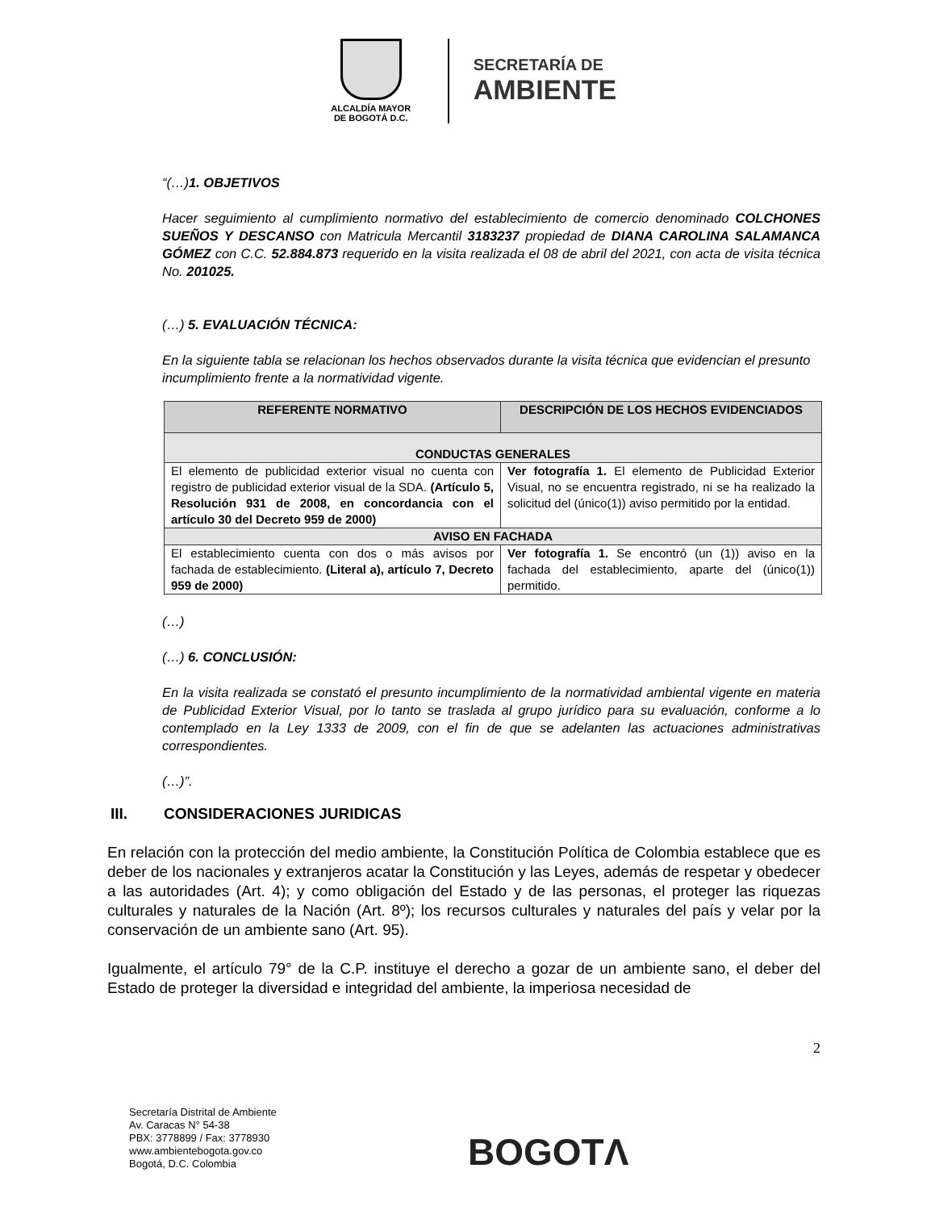ALCALDÍA MAYOR
DE BOGOTÁ D.C.
SECRETARÍA DE
AMBIENTE
“(…)1. OBJETIVOS
Hacer seguimiento al cumplimiento normativo del establecimiento de comercio denominado COLCHONES SUEÑOS Y DESCANSO con Matricula Mercantil 3183237 propiedad de DIANA CAROLINA SALAMANCA GÓMEZ con C.C. 52.884.873 requerido en la visita realizada el 08 de abril del 2021, con acta de visita técnica No. 201025.
(…) 5. EVALUACIÓN TÉCNICA:
En la siguiente tabla se relacionan los hechos observados durante la visita técnica que evidencian el presunto incumplimiento frente a la normatividad vigente.
| REFERENTE NORMATIVO | DESCRIPCIÓN DE LOS HECHOS EVIDENCIADOS |
| --- | --- |
| CONDUCTAS GENERALES | |
| El elemento de publicidad exterior visual no cuenta con registro de publicidad exterior visual de la SDA. (Artículo 5, Resolución 931 de 2008, en concordancia con el artículo 30 del Decreto 959 de 2000) | Ver fotografía 1. El elemento de Publicidad Exterior Visual, no se encuentra registrado, ni se ha realizado la solicitud del (único(1)) aviso permitido por la entidad. |
| AVISO EN FACHADA | |
| El establecimiento cuenta con dos o más avisos por fachada de establecimiento. (Literal a), artículo 7, Decreto 959 de 2000) | Ver fotografía 1. Se encontró (un (1)) aviso en la fachada del establecimiento, aparte del (único(1)) permitido. |
(…)
(…) 6. CONCLUSIÓN:
En la visita realizada se constató el presunto incumplimiento de la normatividad ambiental vigente en materia de Publicidad Exterior Visual, por lo tanto se traslada al grupo jurídico para su evaluación, conforme a lo contemplado en la Ley 1333 de 2009, con el fin de que se adelanten las actuaciones administrativas correspondientes.
(…)”.
III. CONSIDERACIONES JURIDICAS
En relación con la protección del medio ambiente, la Constitución Política de Colombia establece que es deber de los nacionales y extranjeros acatar la Constitución y las Leyes, además de respetar y obedecer a las autoridades (Art. 4); y como obligación del Estado y de las personas, el proteger las riquezas culturales y naturales de la Nación (Art. 8º); los recursos culturales y naturales del país y velar por la conservación de un ambiente sano (Art. 95).
Igualmente, el artículo 79° de la C.P. instituye el derecho a gozar de un ambiente sano, el deber del Estado de proteger la diversidad e integridad del ambiente, la imperiosa necesidad de
2
Secretaría Distrital de Ambiente
Av. Caracas N° 54-38
PBX: 3778899 / Fax: 3778930
www.ambientebogota.gov.co
Bogotá, D.C. Colombia
BOGOTΛ